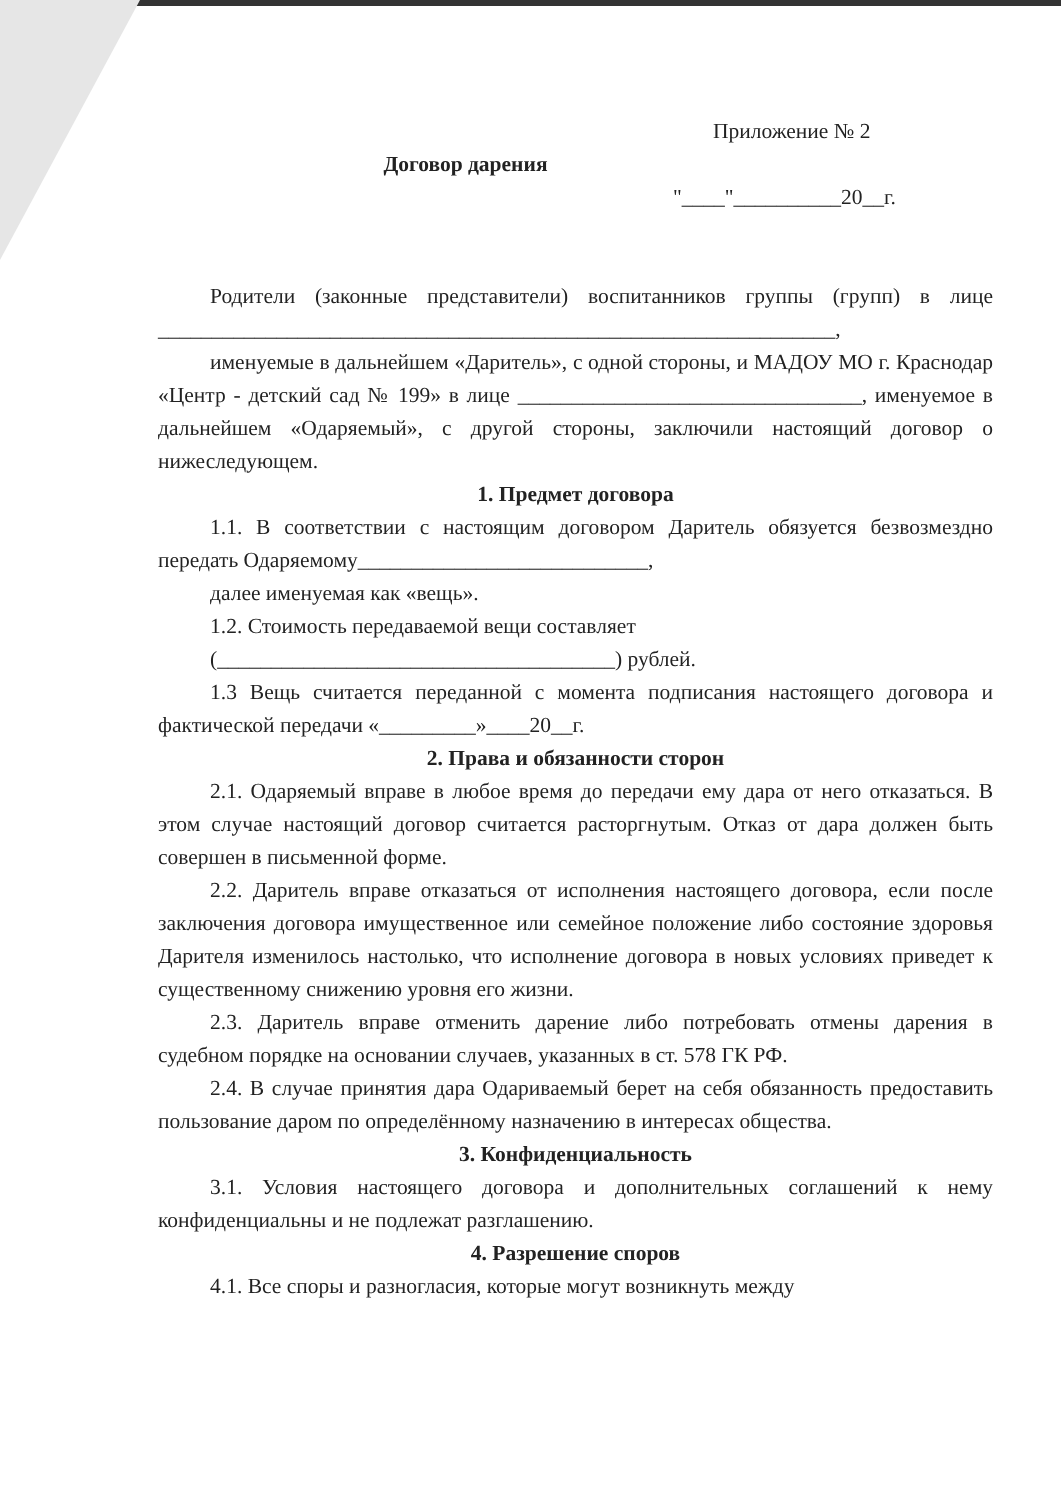Приложение № 2
Договор дарения
"____"__________20__г.
Родители (законные представители) воспитанников группы (групп) в лице _______________________________________________________________,
именуемые в дальнейшем «Даритель», с одной стороны, и МАДОУ МО г. Краснодар «Центр - детский сад № 199» в лице ________________________________, именуемое в дальнейшем «Одаряемый», с другой стороны, заключили настоящий договор о нижеследующем.
1. Предмет договора
1.1. В соответствии с настоящим договором Даритель обязуется безвозмездно передать Одаряемому___________________________,
далее именуемая как «вещь».
1.2. Стоимость передаваемой вещи составляет
(_____________________________________) рублей.
1.3 Вещь считается переданной с момента подписания настоящего договора и фактической передачи «_________»____20__г.
2. Права и обязанности сторон
2.1. Одаряемый вправе в любое время до передачи ему дара от него отказаться. В этом случае настоящий договор считается расторгнутым. Отказ от дара должен быть совершен в письменной форме.
2.2. Даритель вправе отказаться от исполнения настоящего договора, если после заключения договора имущественное или семейное положение либо состояние здоровья Дарителя изменилось настолько, что исполнение договора в новых условиях приведет к существенному снижению уровня его жизни.
2.3. Даритель вправе отменить дарение либо потребовать отмены дарения в судебном порядке на основании случаев, указанных в ст. 578 ГК РФ.
2.4. В случае принятия дара Одариваемый берет на себя обязанность предоставить пользование даром по определённому назначению в интересах общества.
3. Конфиденциальность
3.1. Условия настоящего договора и дополнительных соглашений к нему конфиденциальны и не подлежат разглашению.
4. Разрешение споров
4.1. Все споры и разногласия, которые могут возникнуть между